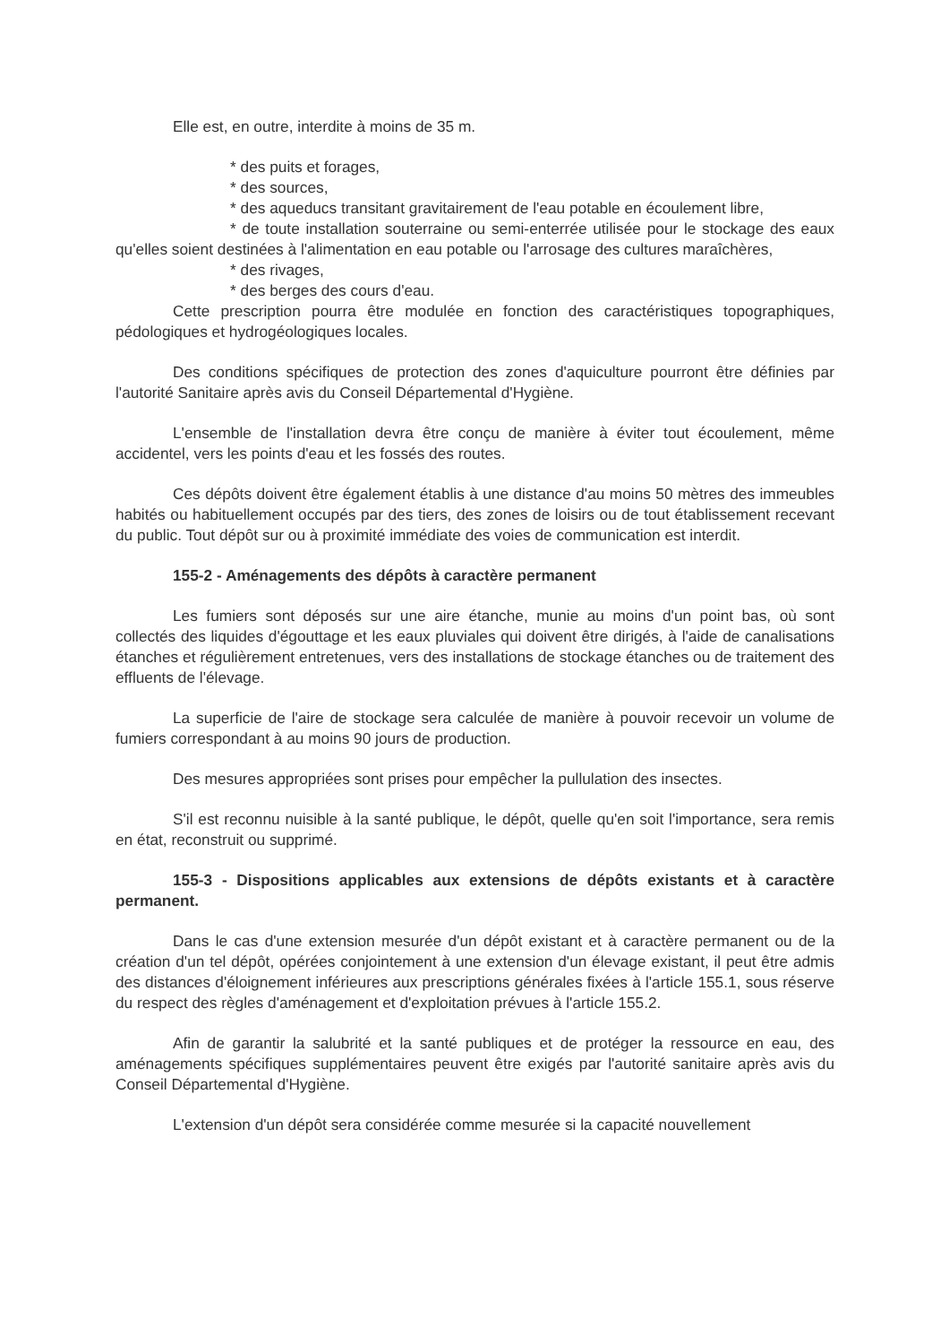Elle est, en outre, interdite à moins de 35 m.
* des puits et forages,
* des sources,
* des aqueducs transitant gravitairement de l'eau potable en écoulement libre,
* de toute installation souterraine ou semi-enterrée utilisée pour le stockage des eaux qu'elles soient destinées à l'alimentation en eau potable ou l'arrosage des cultures maraîchères,
* des rivages,
* des berges des cours d'eau.
Cette prescription pourra être modulée en fonction des caractéristiques topographiques, pédologiques et hydrogéologiques locales.
Des conditions spécifiques de protection des zones d'aquiculture pourront être définies par l'autorité Sanitaire après avis du Conseil Départemental d'Hygiène.
L'ensemble de l'installation devra être conçu de manière à éviter tout écoulement, même accidentel, vers les points d'eau et les fossés des routes.
Ces dépôts doivent être également établis à une distance d'au moins 50 mètres des immeubles habités ou habituellement occupés par des tiers, des zones de loisirs ou de tout établissement recevant du public. Tout dépôt sur ou à proximité immédiate des voies de communication est interdit.
155-2 - Aménagements des dépôts à caractère permanent
Les fumiers sont déposés sur une aire étanche, munie au moins d'un point bas, où sont collectés des liquides d'égouttage et les eaux pluviales qui doivent être dirigés, à l'aide de canalisations étanches et régulièrement entretenues, vers des installations de stockage étanches ou de traitement des effluents de l'élevage.
La superficie de l'aire de stockage sera calculée de manière à pouvoir recevoir un volume de fumiers correspondant à au moins 90 jours de production.
Des mesures appropriées sont prises pour empêcher la pullulation des insectes.
S'il est reconnu nuisible à la santé publique, le dépôt, quelle qu'en soit l'importance, sera remis en état, reconstruit ou supprimé.
155-3 - Dispositions applicables aux extensions de dépôts existants et à caractère permanent.
Dans le cas d'une extension mesurée d'un dépôt existant et à caractère permanent ou de la création d'un tel dépôt, opérées conjointement à une extension d'un élevage existant, il peut être admis des distances d'éloignement inférieures aux prescriptions générales fixées à l'article 155.1, sous réserve du respect des règles d'aménagement et d'exploitation prévues à l'article 155.2.
Afin de garantir la salubrité et la santé publiques et de protéger la ressource en eau, des aménagements spécifiques supplémentaires peuvent être exigés par l'autorité sanitaire après avis du Conseil Départemental d'Hygiène.
L'extension d'un dépôt sera considérée comme mesurée si la capacité nouvellement